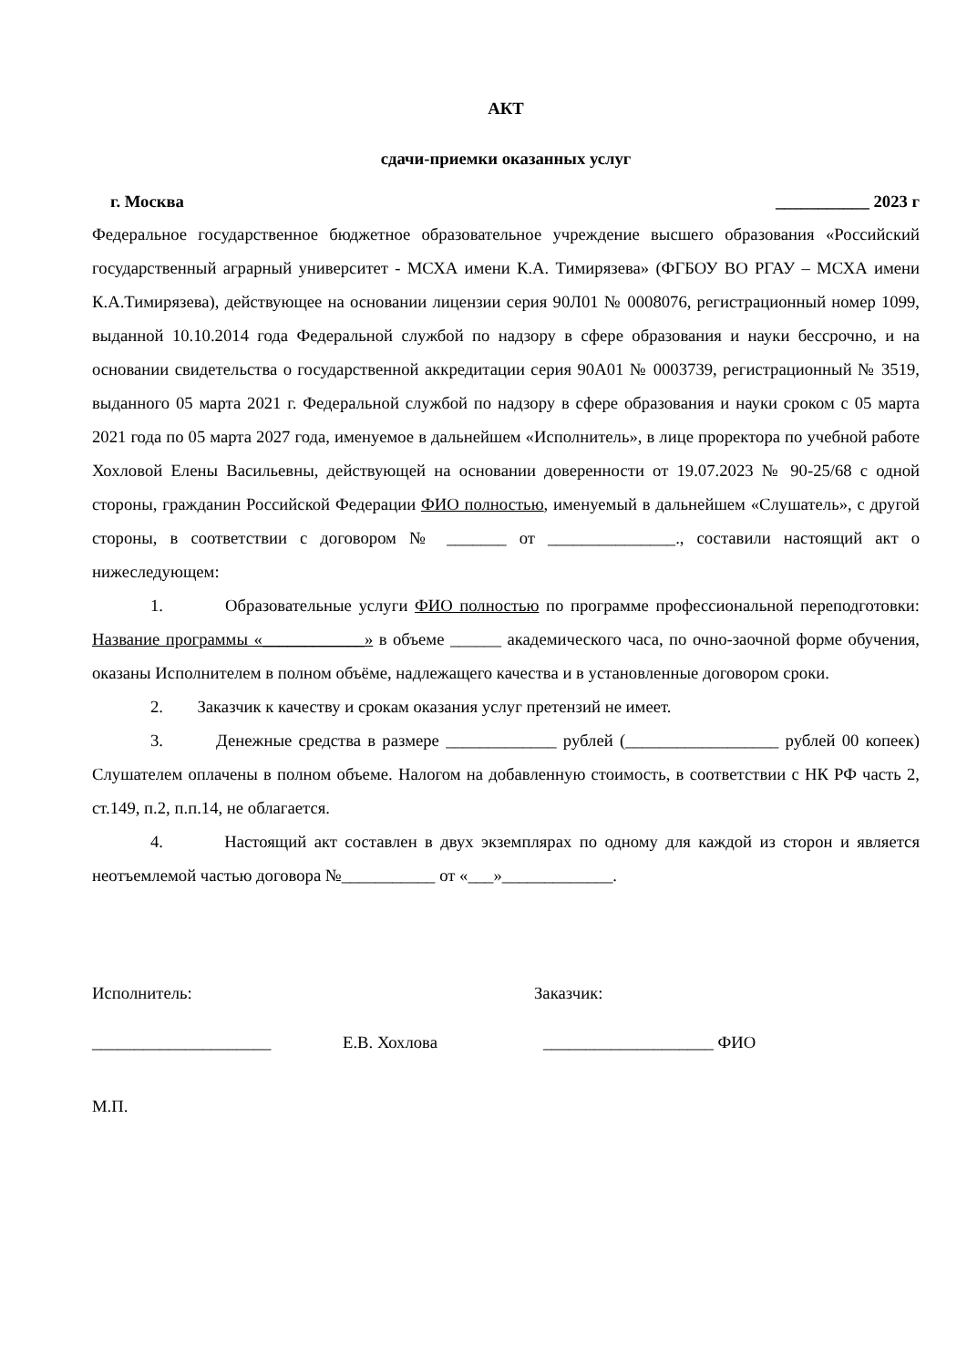АКТ
сдачи-приемки оказанных услуг
г. Москва ___________ 2023 г
Федеральное государственное бюджетное образовательное учреждение высшего образования «Российский государственный аграрный университет - МСХА имени К.А. Тимирязева» (ФГБОУ ВО РГАУ – МСХА имени К.А.Тимирязева), действующее на основании лицензии серия 90Л01 № 0008076, регистрационный номер 1099, выданной 10.10.2014 года Федеральной службой по надзору в сфере образования и науки бессрочно, и на основании свидетельства о государственной аккредитации серия 90А01 № 0003739, регистрационный № 3519, выданного 05 марта 2021 г. Федеральной службой по надзору в сфере образования и науки сроком с 05 марта 2021 года по 05 марта 2027 года, именуемое в дальнейшем «Исполнитель», в лице проректора по учебной работе Хохловой Елены Васильевны, действующей на основании доверенности от 19.07.2023 № 90-25/68 с одной стороны, гражданин Российской Федерации ФИО полностью, именуемый в дальнейшем «Слушатель», с другой стороны, в соответствии с договором № _______ от _______________., составили настоящий акт о нижеследующем:
1. Образовательные услуги ФИО полностью по программе профессиональной переподготовки: Название программы «____________» в объеме ______ академического часа, по очно-заочной форме обучения, оказаны Исполнителем в полном объёме, надлежащего качества и в установленные договором сроки.
2. Заказчик к качеству и срокам оказания услуг претензий не имеет.
3. Денежные средства в размере _____________ рублей (__________________ рублей 00 копеек) Слушателем оплачены в полном объеме. Налогом на добавленную стоимость, в соответствии с НК РФ часть 2, ст.149, п.2, п.п.14, не облагается.
4. Настоящий акт составлен в двух экземплярах по одному для каждой из сторон и является неотъемлемой частью договора №___________ от «___»_____________.
Исполнитель: Заказчик:
_____________________ Е.В. Хохлова ____________________ ФИО
М.П.